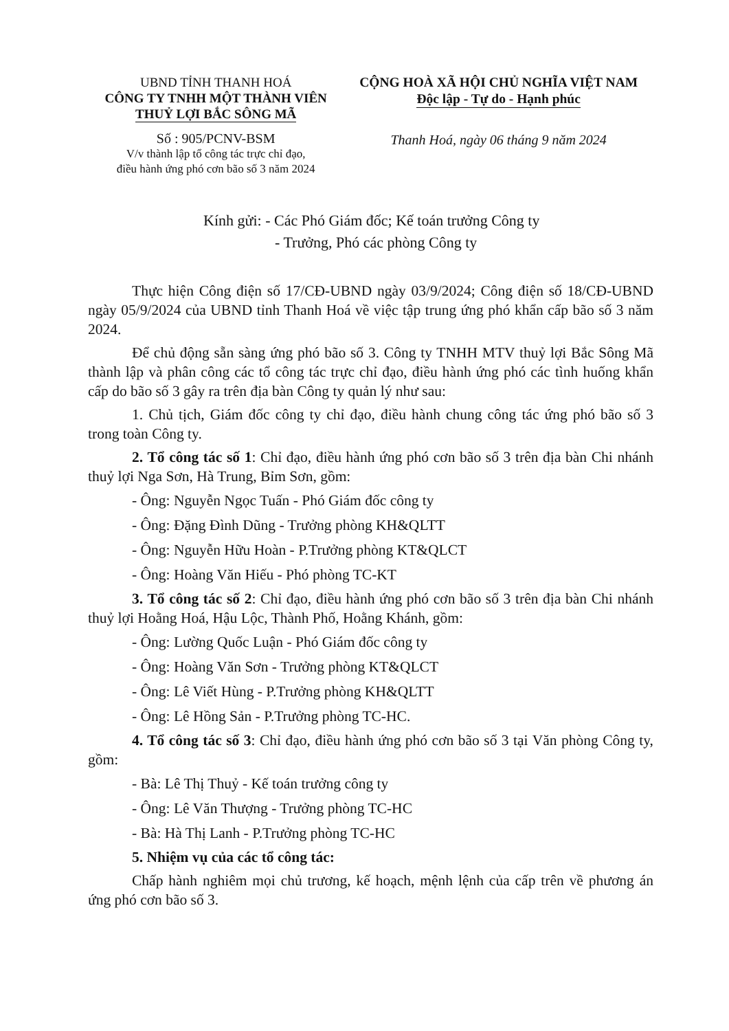UBND TỈNH THANH HOÁ
CÔNG TY TNHH MỘT THÀNH VIÊN
THUỶ LỢI BẮC SÔNG MÃ
Số : 905/PCNV-BSM
V/v thành lập tổ công tác trực chỉ đạo,
điều hành ứng phó cơn bão số 3 năm 2024
CỘNG HOÀ XÃ HỘI CHỦ NGHĨA VIỆT NAM
Độc lập - Tự do - Hạnh phúc
Thanh Hoá, ngày 06 tháng 9 năm 2024
Kính gửi: - Các Phó Giám đốc; Kế toán trưởng Công ty
- Trưởng, Phó các phòng Công ty
Thực hiện Công điện số 17/CĐ-UBND ngày 03/9/2024; Công điện số 18/CĐ-UBND ngày 05/9/2024 của UBND tỉnh Thanh Hoá về việc tập trung ứng phó khẩn cấp bão số 3 năm 2024.
Để chủ động sẵn sàng ứng phó bão số 3. Công ty TNHH MTV thuỷ lợi Bắc Sông Mã thành lập và phân công các tổ công tác trực chỉ đạo, điều hành ứng phó các tình huống khẩn cấp do bão số 3 gây ra trên địa bàn Công ty quản lý như sau:
1. Chủ tịch, Giám đốc công ty chỉ đạo, điều hành chung công tác ứng phó bão số 3 trong toàn Công ty.
2. Tổ công tác số 1: Chỉ đạo, điều hành ứng phó cơn bão số 3 trên địa bàn Chi nhánh thuỷ lợi Nga Sơn, Hà Trung, Bỉm Sơn, gồm:
- Ông: Nguyễn Ngọc Tuấn - Phó Giám đốc công ty
- Ông: Đặng Đình Dũng - Trưởng phòng KH&QLTT
- Ông: Nguyễn Hữu Hoàn - P.Trưởng phòng KT&QLCT
- Ông: Hoàng Văn Hiếu - Phó phòng TC-KT
3. Tổ công tác số 2: Chỉ đạo, điều hành ứng phó cơn bão số 3 trên địa bàn Chi nhánh thuỷ lợi Hoằng Hoá, Hậu Lộc, Thành Phố, Hoằng Khánh, gồm:
- Ông: Lường Quốc Luận - Phó Giám đốc công ty
- Ông: Hoàng Văn Sơn - Trưởng phòng KT&QLCT
- Ông: Lê Viết Hùng - P.Trưởng phòng KH&QLTT
- Ông: Lê Hồng Sản - P.Trưởng phòng TC-HC.
4. Tổ công tác số 3: Chỉ đạo, điều hành ứng phó cơn bão số 3 tại Văn phòng Công ty, gồm:
- Bà: Lê Thị Thuỷ - Kế toán trưởng công ty
- Ông: Lê Văn Thượng - Trưởng phòng TC-HC
- Bà: Hà Thị Lanh - P.Trưởng phòng TC-HC
5. Nhiệm vụ của các tổ công tác:
Chấp hành nghiêm mọi chủ trương, kế hoạch, mệnh lệnh của cấp trên về phương án ứng phó cơn bão số 3.